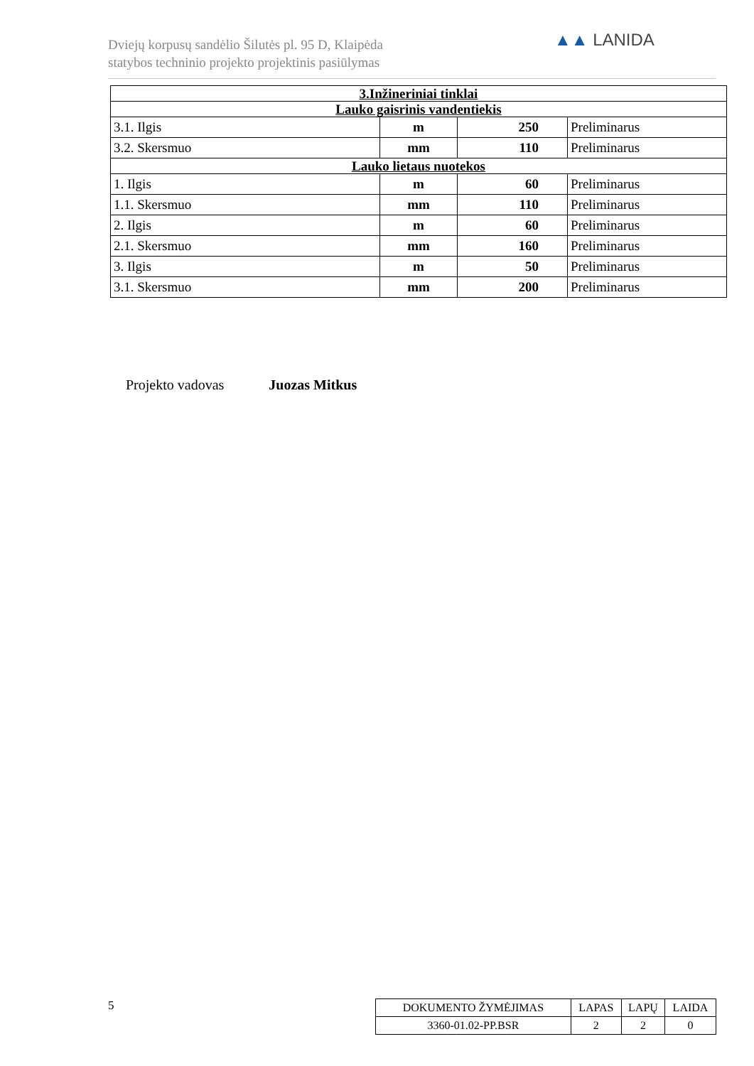Dviejų korpusų sandėlio Šilutės pl. 95 D, Klaipėda
statybos techninio projekto projektinis pasiūlymas
▲▲ LANIDA
| 3.Inžineriniai tinklai | | | |
| --- | --- | --- | --- |
| Lauko gaisrinis vandentiekis | | | |
| 3.1. Ilgis | m | 250 | Preliminarus |
| 3.2. Skersmuo | mm | 110 | Preliminarus |
| Lauko lietaus nuotekos | | | |
| 1. Ilgis | m | 60 | Preliminarus |
| 1.1. Skersmuo | mm | 110 | Preliminarus |
| 2. Ilgis | m | 60 | Preliminarus |
| 2.1. Skersmuo | mm | 160 | Preliminarus |
| 3. Ilgis | m | 50 | Preliminarus |
| 3.1. Skersmuo | mm | 200 | Preliminarus |
Projekto vadovas Juozas Mitkus
5
| DOKUMENTO ŽYMĖJIMAS | LAPAS | LAPŲ | LAIDA |
| 3360-01.02-PP.BSR | 2 | 2 | 0 |